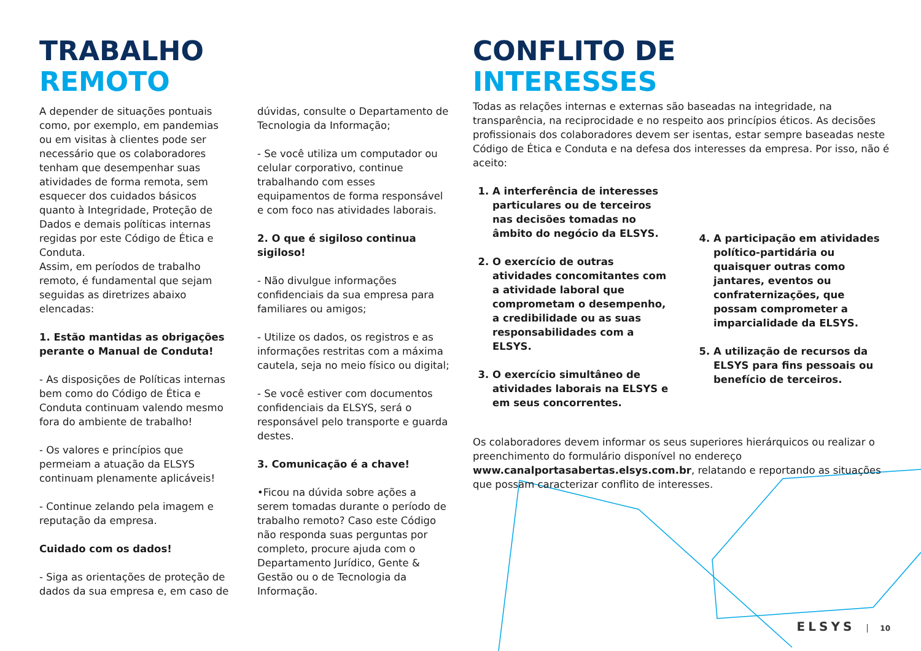TRABALHO
REMOTO
A depender de situações pontuais como, por exemplo, em pandemias ou em visitas à clientes pode ser necessário que os colaboradores tenham que desempenhar suas atividades de forma remota, sem esquecer dos cuidados básicos quanto à Integridade, Proteção de Dados e demais políticas internas regidas por este Código de Ética e Conduta.
Assim, em períodos de trabalho remoto, é fundamental que sejam seguidas as diretrizes abaixo elencadas:
1. Estão mantidas as obrigações perante o Manual de Conduta!
- As disposições de Políticas internas bem como do Código de Ética e Conduta continuam valendo mesmo fora do ambiente de trabalho!
- Os valores e princípios que permeiam a atuação da ELSYS continuam plenamente aplicáveis!
- Continue zelando pela imagem e reputação da empresa.
Cuidado com os dados!
- Siga as orientações de proteção de dados da sua empresa e, em caso de
dúvidas, consulte o Departamento de Tecnologia da Informação;
- Se você utiliza um computador ou celular corporativo, continue trabalhando com esses equipamentos de forma responsável e com foco nas atividades laborais.
2. O que é sigiloso continua sigiloso!
- Não divulgue informações confidenciais da sua empresa para familiares ou amigos;
- Utilize os dados, os registros e as informações restritas com a máxima cautela, seja no meio físico ou digital;
- Se você estiver com documentos confidenciais da ELSYS, será o responsável pelo transporte e guarda destes.
3. Comunicação é a chave!
•Ficou na dúvida sobre ações a serem tomadas durante o período de trabalho remoto? Caso este Código não responda suas perguntas por completo, procure ajuda com o Departamento Jurídico, Gente & Gestão ou o de Tecnologia da Informação.
CONFLITO DE
INTERESSES
Todas as relações internas e externas são baseadas na integridade, na transparência, na reciprocidade e no respeito aos princípios éticos. As decisões profissionais dos colaboradores devem ser isentas, estar sempre baseadas neste Código de Ética e Conduta e na defesa dos interesses da empresa. Por isso, não é aceito:
1. A interferência de interesses particulares ou de terceiros nas decisões tomadas no âmbito do negócio da ELSYS.
2. O exercício de outras atividades concomitantes com a atividade laboral que comprometam o desempenho, a credibilidade ou as suas responsabilidades com a ELSYS.
3. O exercício simultâneo de atividades laborais na ELSYS e em seus concorrentes.
4. A participação em atividades político-partidária ou quaisquer outras como jantares, eventos ou confraternizações, que possam comprometer a imparcialidade da ELSYS.
5. A utilização de recursos da ELSYS para fins pessoais ou benefício de terceiros.
Os colaboradores devem informar os seus superiores hierárquicos ou realizar o preenchimento do formulário disponível no endereço www.canalportasabertas.elsys.com.br, relatando e reportando as situações que possam caracterizar conflito de interesses.
ELSYS 10